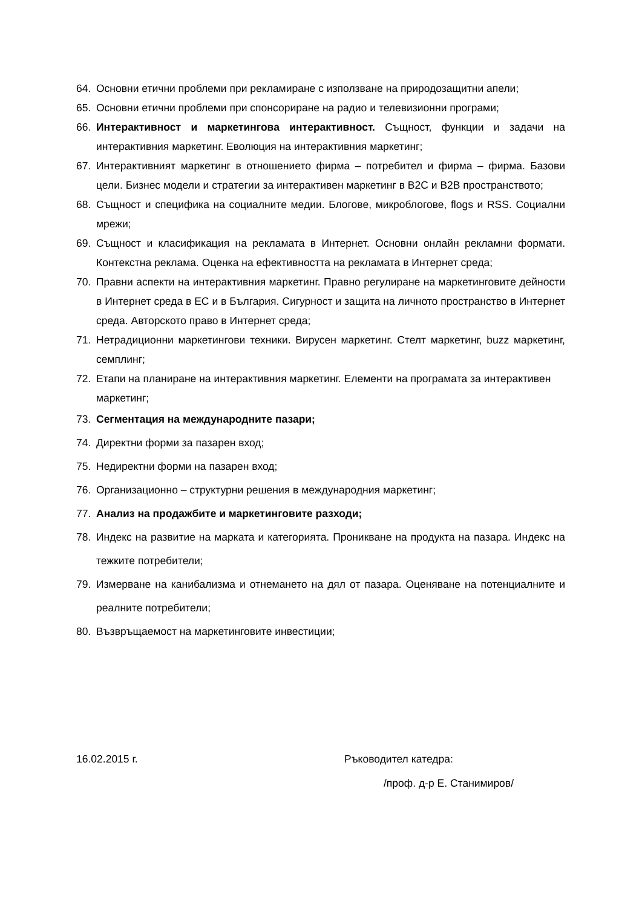64. Основни етични проблеми при рекламиране с използване на природозащитни апели;
65. Основни етични проблеми при спонсориране на радио и телевизионни програми;
66. Интерактивност и маркетингова интерактивност. Същност, функции и задачи на интерактивния маркетинг. Еволюция на интерактивния маркетинг;
67. Интерактивният маркетинг в отношението фирма – потребител и фирма – фирма. Базови цели. Бизнес модели и стратегии за интерактивен маркетинг в B2C и B2B пространството;
68. Същност и специфика на социалните медии. Блогове, микроблогове, flogs и RSS. Социални мрежи;
69. Същност и класификация на рекламата в Интернет. Основни онлайн рекламни формати. Контекстна реклама. Оценка на ефективността на рекламата в Интернет среда;
70. Правни аспекти на интерактивния маркетинг. Правно регулиране на маркетинговите дейности в Интернет среда в ЕС и в България. Сигурност и защита на личното пространство в Интернет среда. Авторското право в Интернет среда;
71. Нетрадиционни маркетингови техники. Вирусен маркетинг. Стелт маркетинг, buzz маркетинг, семплинг;
72. Етапи на планиране на интерактивния маркетинг. Елементи на програмата за интерактивен маркетинг;
73. Сегментация на международните пазари;
74. Директни форми за пазарен вход;
75. Недиректни форми на пазарен вход;
76. Организационно – структурни решения в международния маркетинг;
77. Анализ на продажбите и маркетинговите разходи;
78. Индекс на развитие на марката и категорията. Проникване на продукта на пазара. Индекс на тежките потребители;
79. Измерване на канибализма и отнемането на дял от пазара. Оценяване на потенциалните и реалните потребители;
80. Възвръщаемост на маркетинговите инвестиции;
16.02.2015 г. Ръководител катедра:
/проф. д-р Е. Станимиров/